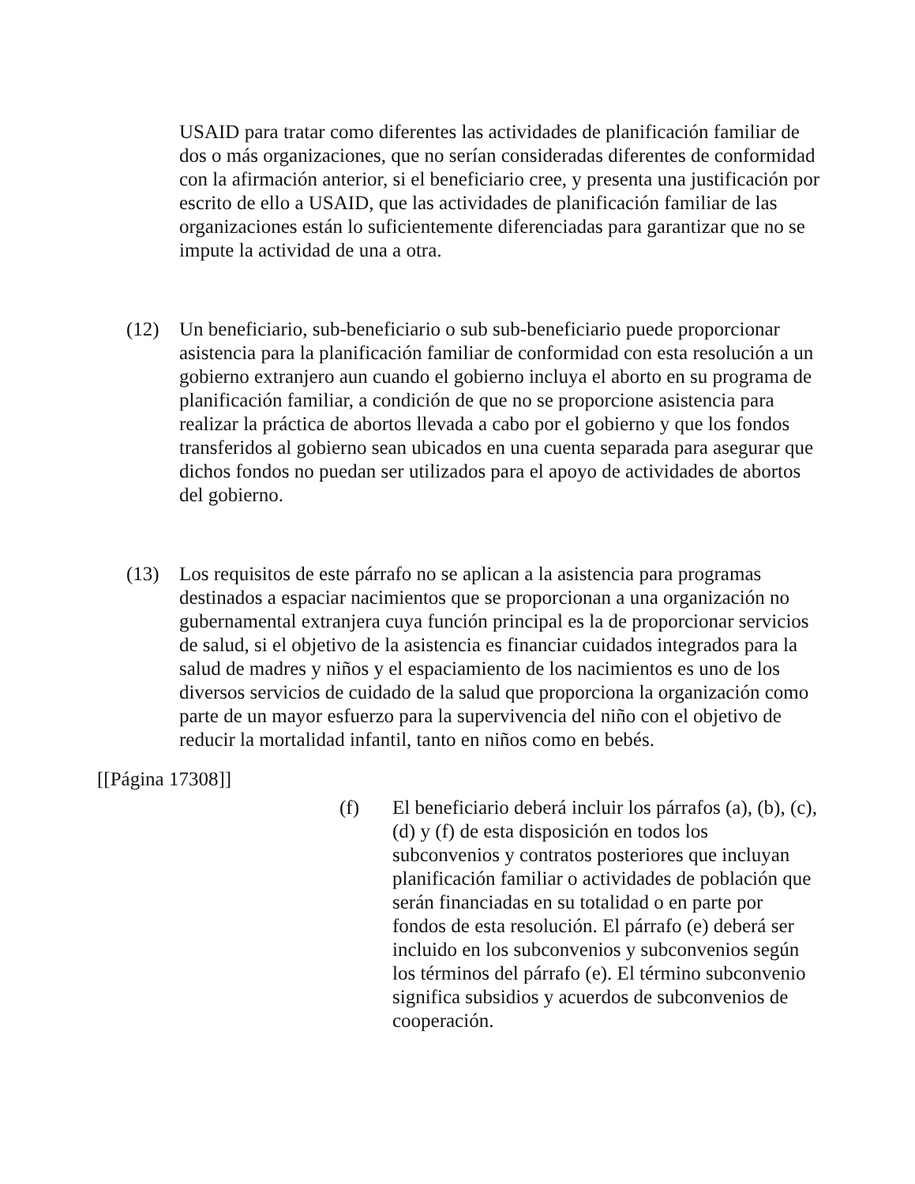USAID para tratar como diferentes las actividades de planificación familiar de dos o más organizaciones, que no serían consideradas diferentes de conformidad con la afirmación anterior, si el beneficiario cree, y presenta una justificación por escrito de ello a USAID, que las actividades de planificación familiar de las organizaciones están lo suficientemente diferenciadas para garantizar que no se impute la actividad de una a otra.
(12) Un beneficiario, sub-beneficiario o sub sub-beneficiario puede proporcionar asistencia para la planificación familiar de conformidad con esta resolución a un gobierno extranjero aun cuando el gobierno incluya el aborto en su programa de planificación familiar, a condición de que no se proporcione asistencia para realizar la práctica de abortos llevada a cabo por el gobierno y que los fondos transferidos al gobierno sean ubicados en una cuenta separada para asegurar que dichos fondos no puedan ser utilizados para el apoyo de actividades de abortos del gobierno.
(13) Los requisitos de este párrafo no se aplican a la asistencia para programas destinados a espaciar nacimientos que se proporcionan a una organización no gubernamental extranjera cuya función principal es la de proporcionar servicios de salud, si el objetivo de la asistencia es financiar cuidados integrados para la salud de madres y niños y el espaciamiento de los nacimientos es uno de los diversos servicios de cuidado de la salud que proporciona la organización como parte de un mayor esfuerzo para la supervivencia del niño con el objetivo de reducir la mortalidad infantil, tanto en niños como en bebés.
[[Página 17308]]
(f) El beneficiario deberá incluir los párrafos (a), (b), (c), (d) y (f) de esta disposición en todos los subconvenios y contratos posteriores que incluyan planificación familiar o actividades de población que serán financiadas en su totalidad o en parte por fondos de esta resolución. El párrafo (e) deberá ser incluido en los subconvenios y subconvenios según los términos del párrafo (e). El término subconvenio significa subsidios y acuerdos de subconvenios de cooperación.